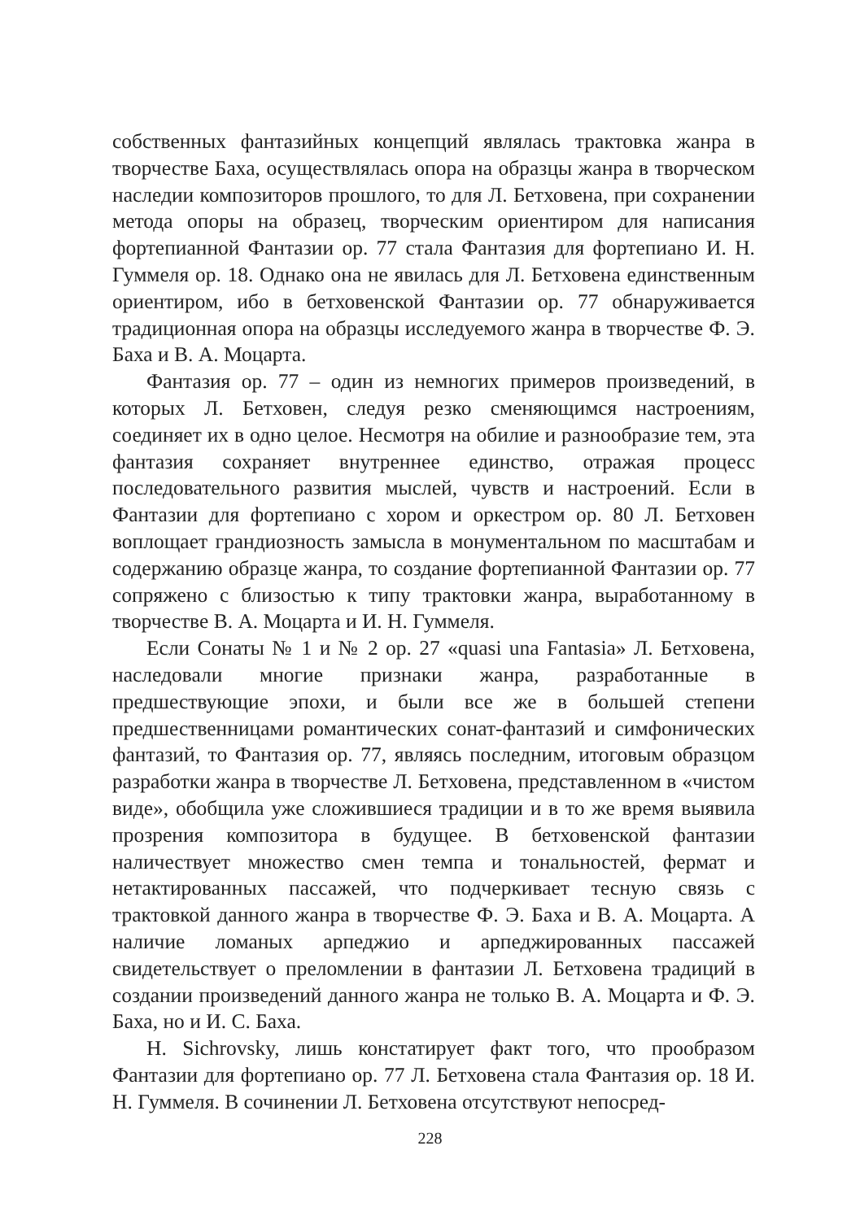собственных фантазийных концепций являлась трактовка жанра в творчестве Баха, осуществлялась опора на образцы жанра в творческом наследии композиторов прошлого, то для Л. Бетховена, при сохранении метода опоры на образец, творческим ориентиром для написания фортепианной Фантазии ор. 77 стала Фантазия для фортепиано И. Н. Гуммеля ор. 18. Однако она не явилась для Л. Бетховена единственным ориентиром, ибо в бетховенской Фантазии ор. 77 обнаруживается традиционная опора на образцы исследуемого жанра в творчестве Ф. Э. Баха и В. А. Моцарта.
Фантазия ор. 77 – один из немногих примеров произведений, в которых Л. Бетховен, следуя резко сменяющимся настроениям, соединяет их в одно целое. Несмотря на обилие и разнообразие тем, эта фантазия сохраняет внутреннее единство, отражая процесс последовательного развития мыслей, чувств и настроений. Если в Фантазии для фортепиано с хором и оркестром ор. 80 Л. Бетховен воплощает грандиозность замысла в монументальном по масштабам и содержанию образце жанра, то создание фортепианной Фантазии ор. 77 сопряжено с близостью к типу трактовки жанра, выработанному в творчестве В. А. Моцарта и И. Н. Гуммеля.
Если Сонаты № 1 и № 2 ор. 27 «quasi una Fantasia» Л. Бетховена, наследовали многие признаки жанра, разработанные в предшествующие эпохи, и были все же в большей степени предшественницами романтических сонат-фантазий и симфонических фантазий, то Фантазия ор. 77, являясь последним, итоговым образцом разработки жанра в творчестве Л. Бетховена, представленном в «чистом виде», обобщила уже сложившиеся традиции и в то же время выявила прозрения композитора в будущее. В бетховенской фантазии наличествует множество смен темпа и тональностей, фермат и нетактированных пассажей, что подчеркивает тесную связь с трактовкой данного жанра в творчестве Ф. Э. Баха и В. А. Моцарта. А наличие ломаных арпеджио и арпеджированных пассажей свидетельствует о преломлении в фантазии Л. Бетховена традиций в создании произведений данного жанра не только В. А. Моцарта и Ф. Э. Баха, но и И. С. Баха.
H. Sichrovsky, лишь констатирует факт того, что прообразом Фантазии для фортепиано ор. 77 Л. Бетховена стала Фантазия ор. 18 И. Н. Гуммеля. В сочинении Л. Бетховена отсутствуют непосред-
228